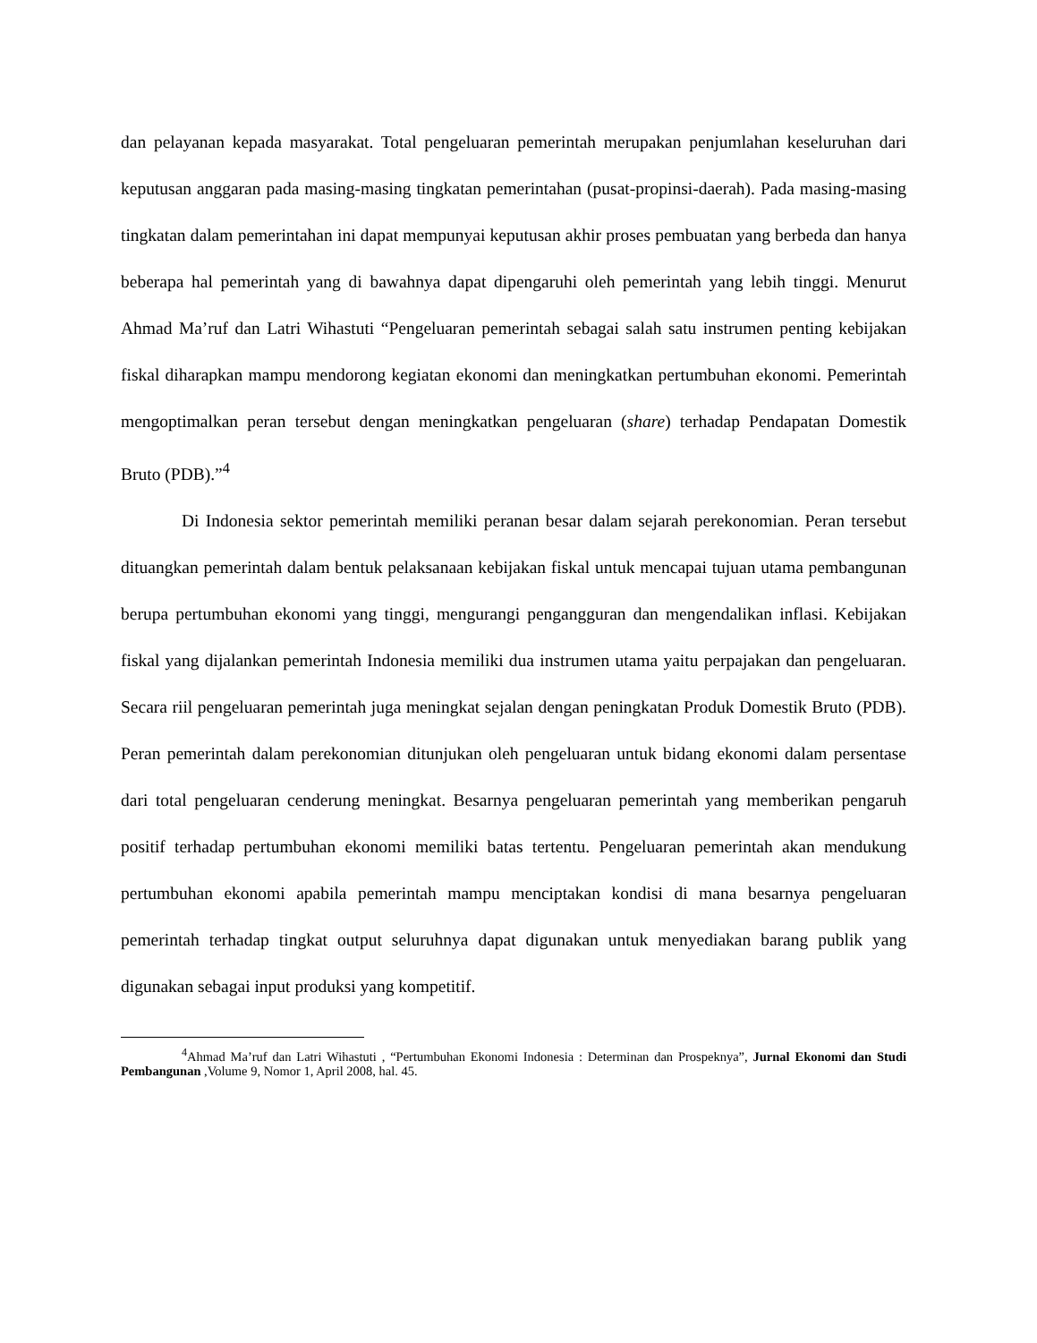dan pelayanan kepada masyarakat. Total pengeluaran pemerintah merupakan penjumlahan keseluruhan dari keputusan anggaran pada masing-masing tingkatan pemerintahan (pusat-propinsi-daerah). Pada masing-masing tingkatan dalam pemerintahan ini dapat mempunyai keputusan akhir proses pembuatan yang berbeda dan hanya beberapa hal pemerintah yang di bawahnya dapat dipengaruhi oleh pemerintah yang lebih tinggi. Menurut Ahmad Ma’ruf dan Latri Wihastuti “Pengeluaran pemerintah sebagai salah satu instrumen penting kebijakan fiskal diharapkan mampu mendorong kegiatan ekonomi dan meningkatkan pertumbuhan ekonomi. Pemerintah mengoptimalkan peran tersebut dengan meningkatkan pengeluaran (share) terhadap Pendapatan Domestik Bruto (PDB).”<sup>4</sup>
Di Indonesia sektor pemerintah memiliki peranan besar dalam sejarah perekonomian. Peran tersebut dituangkan pemerintah dalam bentuk pelaksanaan kebijakan fiskal untuk mencapai tujuan utama pembangunan berupa pertumbuhan ekonomi yang tinggi, mengurangi pengangguran dan mengendalikan inflasi. Kebijakan fiskal yang dijalankan pemerintah Indonesia memiliki dua instrumen utama yaitu perpajakan dan pengeluaran. Secara riil pengeluaran pemerintah juga meningkat sejalan dengan peningkatan Produk Domestik Bruto (PDB). Peran pemerintah dalam perekonomian ditunjukan oleh pengeluaran untuk bidang ekonomi dalam persentase dari total pengeluaran cenderung meningkat. Besarnya pengeluaran pemerintah yang memberikan pengaruh positif terhadap pertumbuhan ekonomi memiliki batas tertentu. Pengeluaran pemerintah akan mendukung pertumbuhan ekonomi apabila pemerintah mampu menciptakan kondisi di mana besarnya pengeluaran pemerintah terhadap tingkat output seluruhnya dapat digunakan untuk menyediakan barang publik yang digunakan sebagai input produksi yang kompetitif.
<sup>4</sup> Ahmad Ma’ruf dan Latri Wihastuti , “Pertumbuhan Ekonomi Indonesia : Determinan dan Prospeknya”, Jurnal Ekonomi dan Studi Pembangunan ,Volume 9, Nomor 1, April 2008, hal. 45.